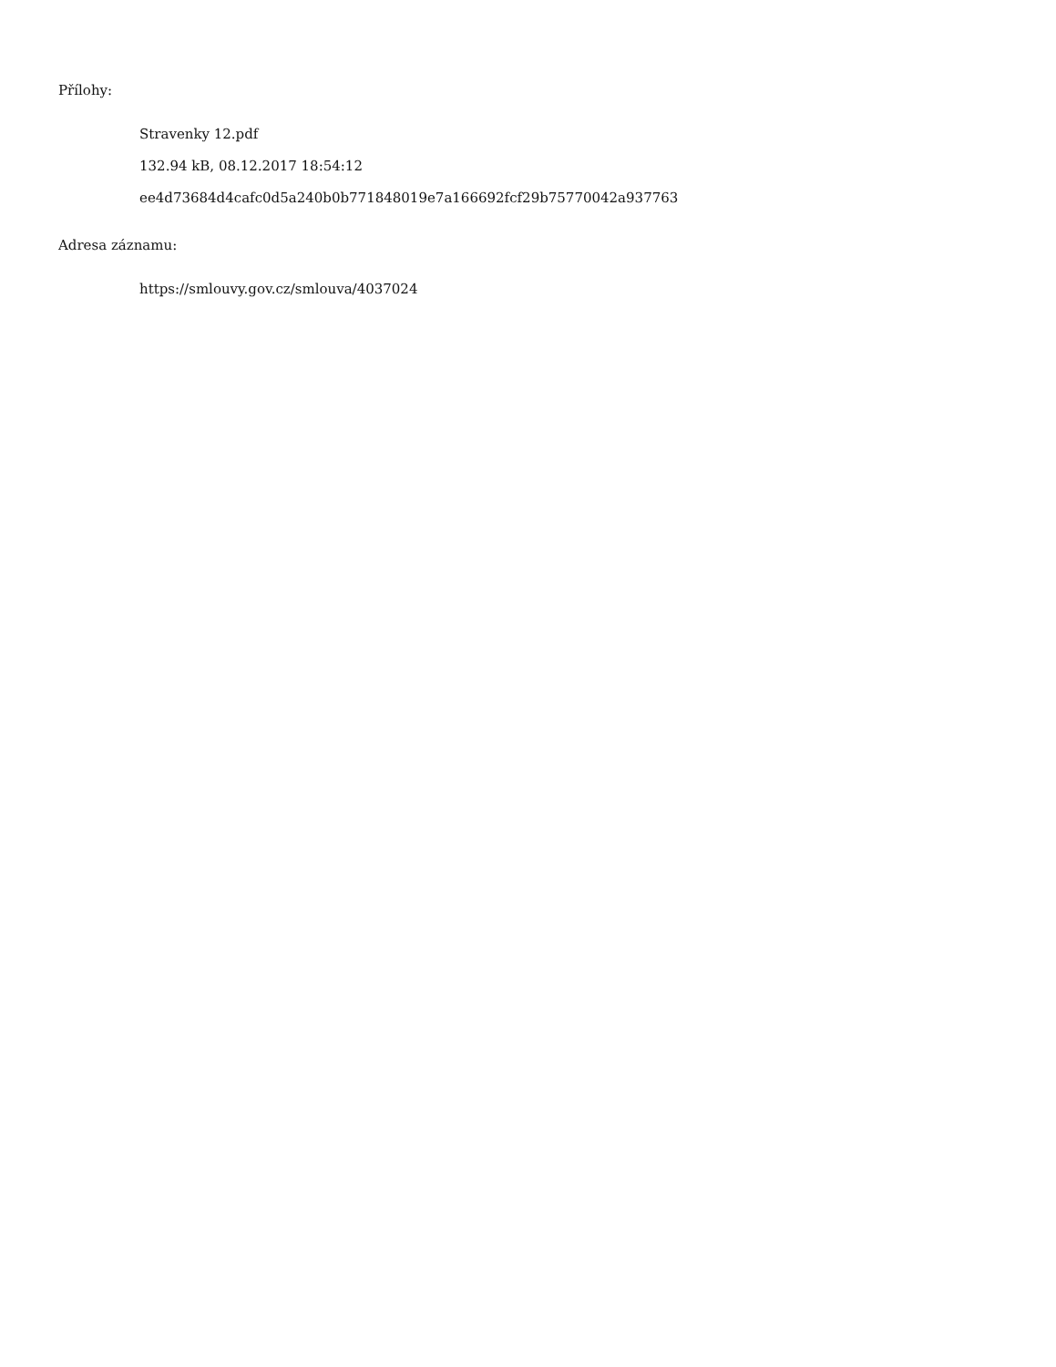Přílohy:
Stravenky 12.pdf
132.94 kB, 08.12.2017 18:54:12
ee4d73684d4cafc0d5a240b0b771848019e7a166692fcf29b75770042a937763
Adresa záznamu:
https://smlouvy.gov.cz/smlouva/4037024